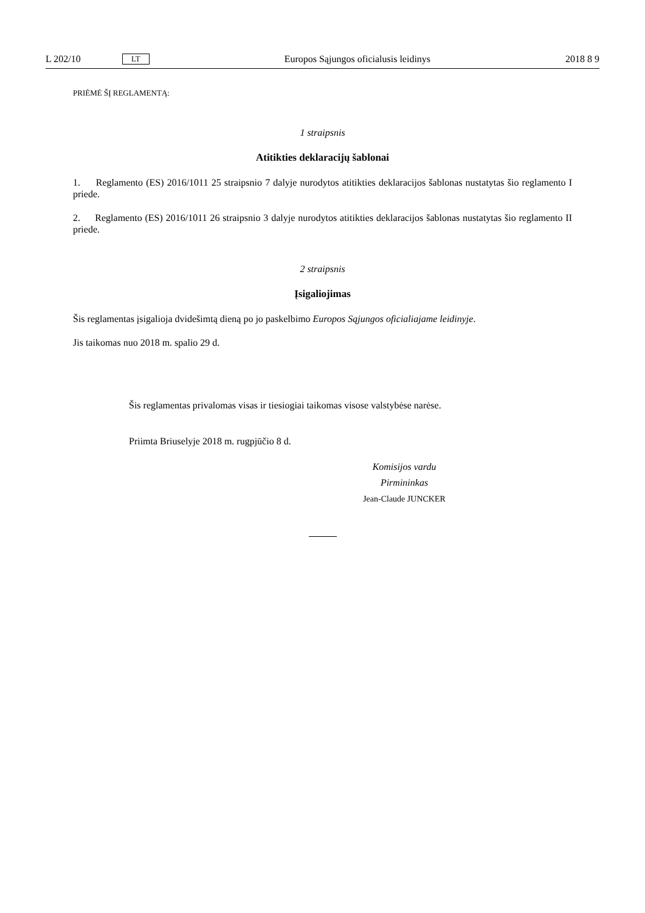L 202/10 LT Europos Sąjungos oficialusis leidinys 2018 8 9
PRIĖMĖ ŠĮ REGLAMENTĄ:
1 straipsnis
Atitikties deklaracijų šablonai
1. Reglamento (ES) 2016/1011 25 straipsnio 7 dalyje nurodytos atitikties deklaracijos šablonas nustatytas šio reglamento I priede.
2. Reglamento (ES) 2016/1011 26 straipsnio 3 dalyje nurodytos atitikties deklaracijos šablonas nustatytas šio reglamento II priede.
2 straipsnis
Įsigaliojimas
Šis reglamentas įsigalioja dvidešimtą dieną po jo paskelbimo Europos Sąjungos oficialiajame leidinyje.
Jis taikomas nuo 2018 m. spalio 29 d.
Šis reglamentas privalomas visas ir tiesiogiai taikomas visose valstybėse narėse.
Priimta Briuselyje 2018 m. rugpjūčio 8 d.
Komisijos vardu
Pirmininkas
Jean-Claude JUNCKER